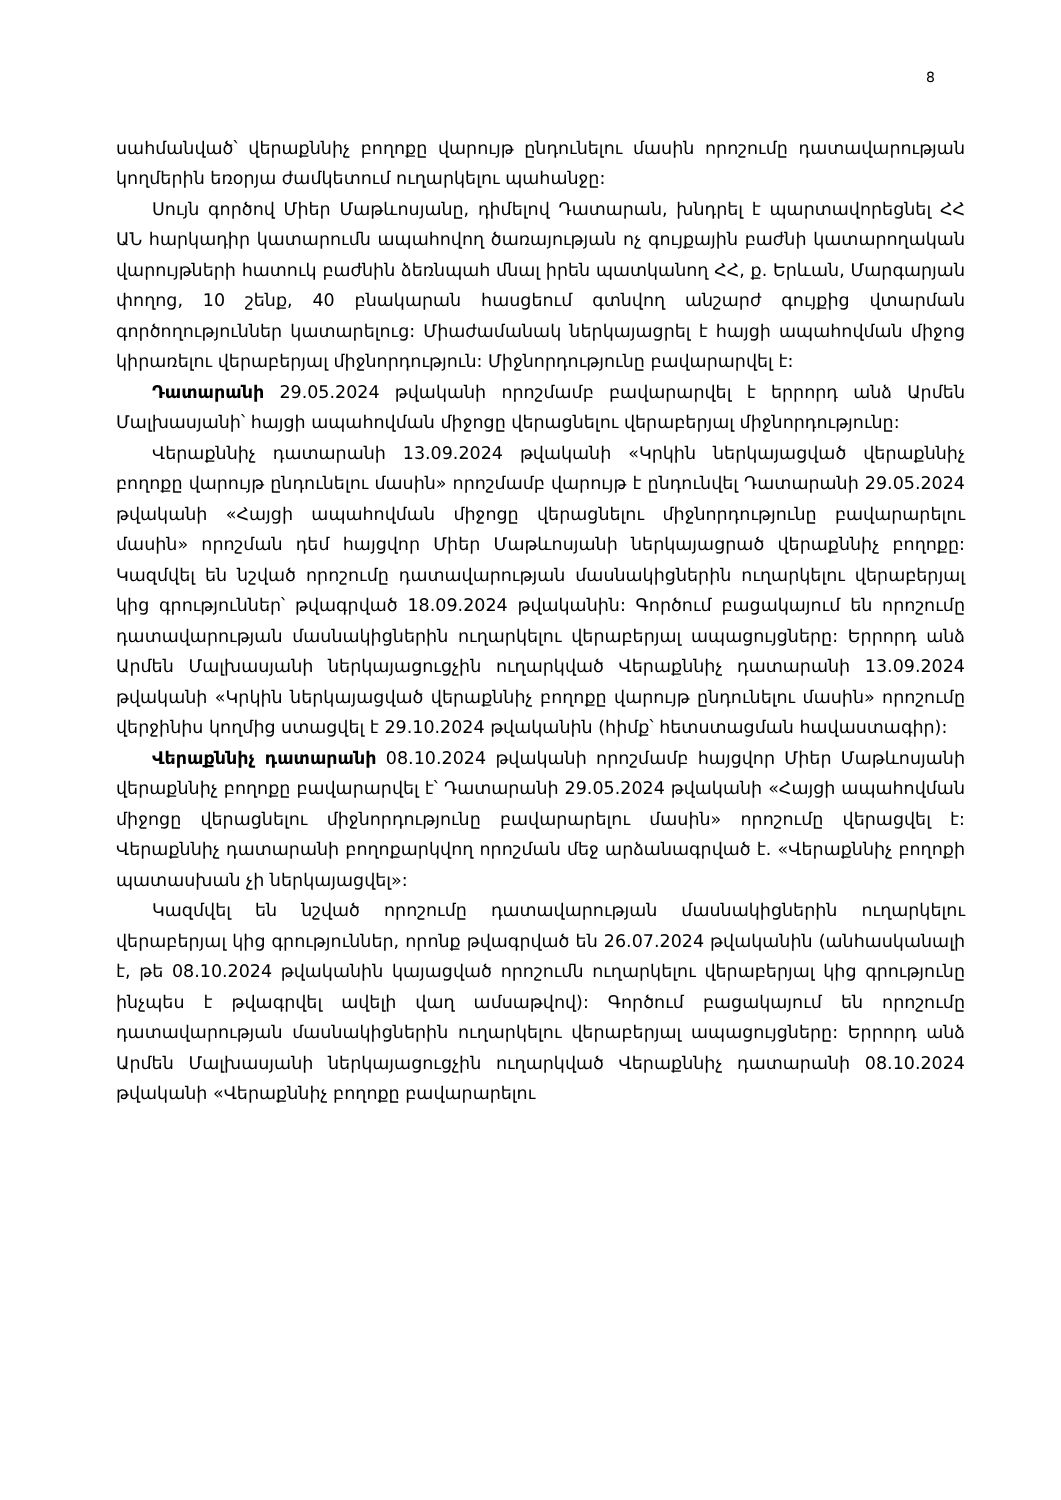8
սահմանված՝ վերաքննիչ բողոքը վարույթ ընդունելու մասին որոշումը դատավարության կողմերին եռօրյա ժամկետում ուղարկելու պահանջը:
Սույն գործով Միեր Մաթևոսյանը, դիմելով Դատարան, խնդրել է պարտավորեցնել ՀՀ ԱՆ հարկադիր կատարումն ապահովող ծառայության ոչ գույքային բաժնի կատարողական վարույթների հատուկ բաժնին ձեռնպահ մնալ իրեն պատկանող ՀՀ, ք. Երևան, Մարգարյան փողոց, 10 շենք, 40 բնակարան հասցեում գտնվող անշարժ գույքից վտարման գործողություններ կատարելուց: Միաժամանակ ներկայացրել է հայցի ապահովման միջոց կիրառելու վերաբերյալ միջնորդություն: Միջնորդությունը բավարարվել է:
Դատարանի 29.05.2024 թվականի որոշմամբ բավարարվել է երրորդ անձ Արմեն Մալխասյանի՝ հայցի ապահովման միջոցը վերացնելու վերաբերյալ միջնորդությունը:
Վերաքննիչ դատարանի 13.09.2024 թվականի «Կրկին ներկայացված վերաքննիչ բողոքը վարույթ ընդունելու մասին» որոշմամբ վարույթ է ընդունվել Դատարանի 29.05.2024 թվականի «Հայցի ապահովման միջոցը վերացնելու միջնորդությունը բավարարելու մասին» որոշման դեմ հայցվոր Միեր Մաթևոսյանի ներկայացրած վերաքննիչ բողոքը: Կազմվել են նշված որոշումը դատավարության մասնակիցներին ուղարկելու վերաբերյալ կից գրություններ՝ թվագրված 18.09.2024 թվականին: Գործում բացակայում են որոշումը դատավարության մասնակիցներին ուղարկելու վերաբերյալ ապացույցները: Երրորդ անձ Արմեն Մալխասյանի ներկայացուցչին ուղարկված Վերաքննիչ դատարանի 13.09.2024 թվականի «Կրկին ներկայացված վերաքննիչ բողոքը վարույթ ընդունելու մասին» որոշումը վերջինիս կողմից ստացվել է 29.10.2024 թվականին (հիմք՝ հետստացման հավաստագիր):
Վերաքննիչ դատարանի 08.10.2024 թվականի որոշմամբ հայցվոր Միեր Մաթևոսյանի վերաքննիչ բողոքը բավարարվել է՝ Դատարանի 29.05.2024 թվականի «Հայցի ապահովման միջոցը վերացնելու միջնորդությունը բավարարելու մասին» որոշումը վերացվել է: Վերաքննիչ դատարանի բողոքարկվող որոշման մեջ արձանագրված է. «Վերաքննիչ բողոքի պատասխան չի ներկայացվել»:
Կազմվել են նշված որոշումը դատավարության մասնակիցներին ուղարկելու վերաբերյալ կից գրություններ, որոնք թվագրված են 26.07.2024 թվականին (անհասկանալի է, թե 08.10.2024 թվականին կայացված որոշումն ուղարկելու վերաբերյալ կից գրությունը ինչպես է թվագրվել ավելի վաղ ամսաթվով): Գործում բացակայում են որոշումը դատավարության մասնակիցներին ուղարկելու վերաբերյալ ապացույցները: Երրորդ անձ Արմեն Մալխասյանի ներկայացուցչին ուղարկված Վերաքննիչ դատարանի 08.10.2024 թվականի «Վերաքննիչ բողոքը բավարարելու